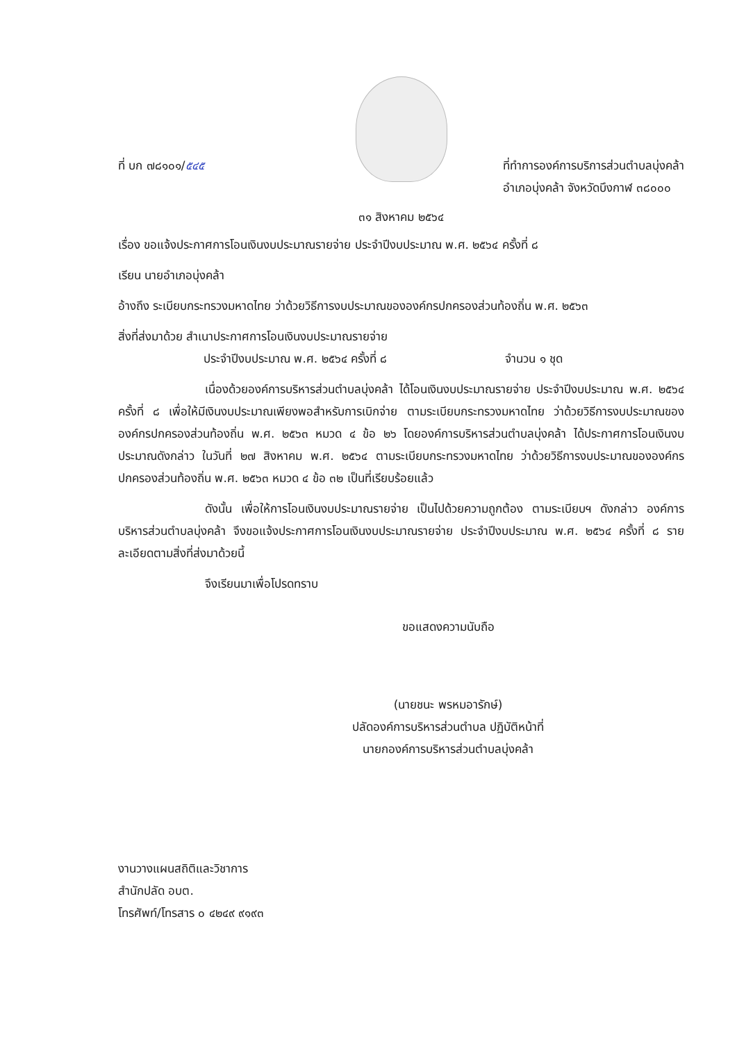ที่ บก ๗๘๑๐๑/๕๔๕ ที่ทำการองค์การบริการส่วนตำบลบุ่งคล้า
อำเภอบุ่งคล้า จังหวัดบึงกาฬ ๓๘๐๐๐
๓๑ สิงหาคม ๒๕๖๔
เรื่อง ขอแจ้งประกาศการโอนเงินงบประมาณรายจ่าย ประจำปีงบประมาณ พ.ศ. ๒๕๖๔ ครั้งที่ ๘
เรียน นายอำเภอบุ่งคล้า
อ้างถึง ระเบียบกระทรวงมหาดไทย ว่าด้วยวิธีการงบประมาณขององค์กรปกครองส่วนท้องถิ่น พ.ศ. ๒๕๖๓
สิ่งที่ส่งมาด้วย สำเนาประกาศการโอนเงินงบประมาณรายจ่าย
ประจำปีงบประมาณ พ.ศ. ๒๕๖๔ ครั้งที่ ๘ จำนวน ๑ ชุด
เนื่องด้วยองค์การบริหารส่วนตำบลบุ่งคล้า ได้โอนเงินงบประมาณรายจ่าย ประจำปีงบประมาณ พ.ศ. ๒๕๖๔ ครั้งที่ ๘ เพื่อให้มีเงินงบประมาณเพียงพอสำหรับการเบิกจ่าย ตามระเบียบกระทรวงมหาดไทย ว่าด้วยวิธีการงบประมาณขององค์กรปกครองส่วนท้องถิ่น พ.ศ. ๒๕๖๓ หมวด ๔ ข้อ ๒๖ โดยองค์การบริหารส่วนตำบลบุ่งคล้า ได้ประกาศการโอนเงินงบประมาณดังกล่าว ในวันที่ ๒๗ สิงหาคม พ.ศ. ๒๕๖๔ ตามระเบียบกระทรวงมหาดไทย ว่าด้วยวิธีการงบประมาณขององค์กรปกครองส่วนท้องถิ่น พ.ศ. ๒๕๖๓ หมวด ๔ ข้อ ๓๒ เป็นที่เรียบร้อยแล้ว
ดังนั้น เพื่อให้การโอนเงินงบประมาณรายจ่าย เป็นไปด้วยความถูกต้อง ตามระเบียบฯ ดังกล่าว องค์การบริหารส่วนตำบลบุ่งคล้า จึงขอแจ้งประกาศการโอนเงินงบประมาณรายจ่าย ประจำปีงบประมาณ พ.ศ. ๒๕๖๔ ครั้งที่ ๘ รายละเอียดตามสิ่งที่ส่งมาด้วยนี้
จึงเรียนมาเพื่อโปรดทราบ
ขอแสดงความนับถือ
(นายชนะ พรหมอารักษ์)
ปลัดองค์การบริหารส่วนตำบล ปฏิบัติหน้าที่
นายกองค์การบริหารส่วนตำบลบุ่งคล้า
งานวางแผนสถิติและวิชาการ
สำนักปลัด อบต.
โทรศัพท์/โทรสาร ๐ ๔๒๔๙ ๙๑๙๓